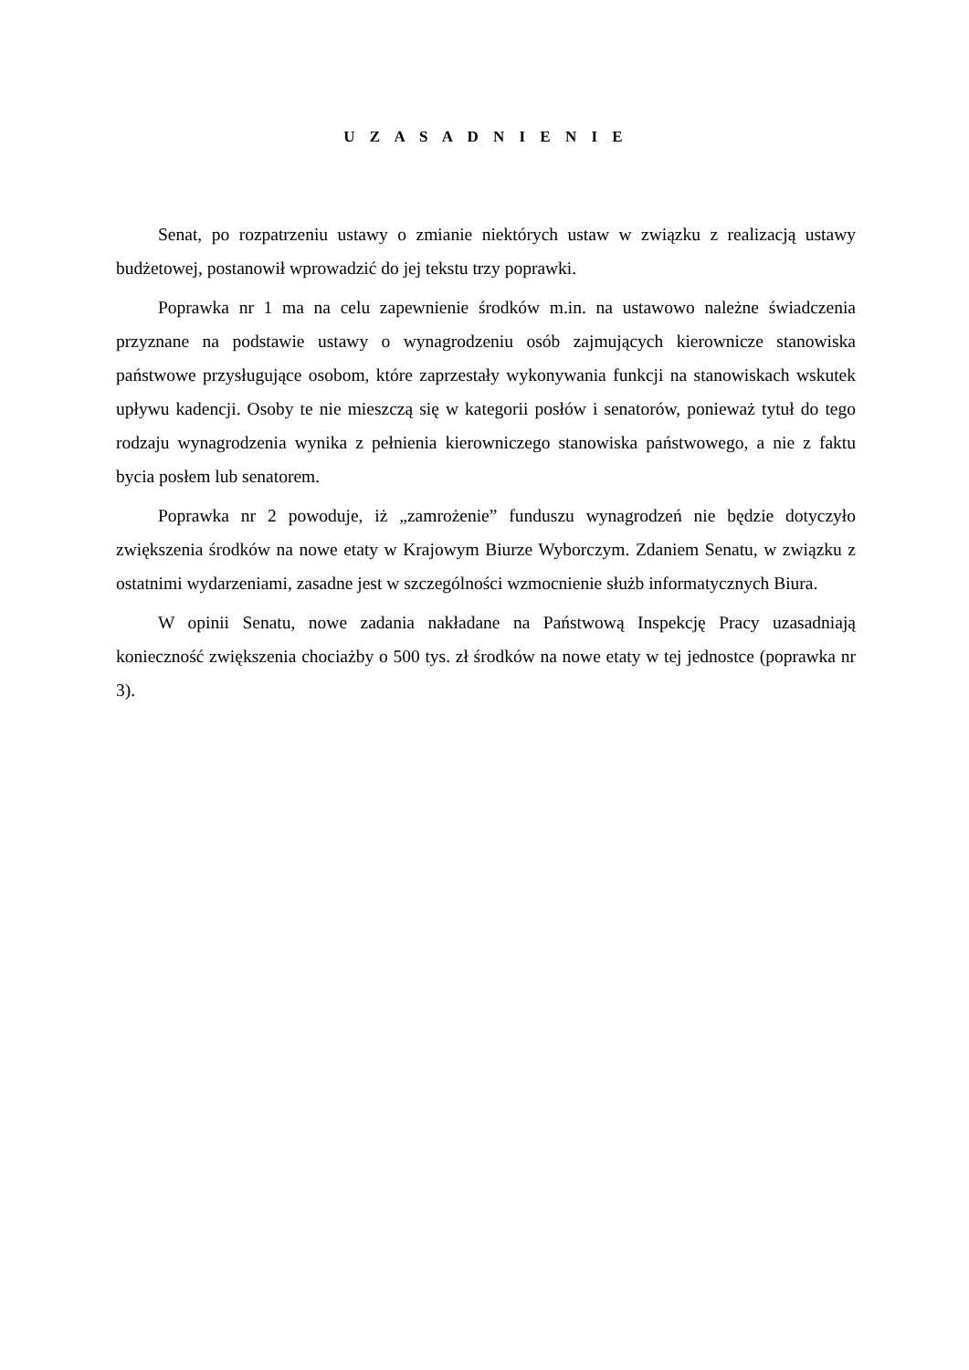U Z A S A D N I E N I E
Senat, po rozpatrzeniu ustawy o zmianie niektórych ustaw w związku z realizacją ustawy budżetowej, postanowił wprowadzić do jej tekstu trzy poprawki.
Poprawka nr 1 ma na celu zapewnienie środków m.in. na ustawowo należne świadczenia przyznane na podstawie ustawy o wynagrodzeniu osób zajmujących kierownicze stanowiska państwowe przysługujące osobom, które zaprzestały wykonywania funkcji na stanowiskach wskutek upływu kadencji. Osoby te nie mieszczą się w kategorii posłów i senatorów, ponieważ tytuł do tego rodzaju wynagrodzenia wynika z pełnienia kierowniczego stanowiska państwowego, a nie z faktu bycia posłem lub senatorem.
Poprawka nr 2 powoduje, iż „zamrożenie” funduszu wynagrodzeń nie będzie dotyczyło zwiększenia środków na nowe etaty w Krajowym Biurze Wyborczym. Zdaniem Senatu, w związku z ostatnimi wydarzeniami, zasadne jest w szczególności wzmocnienie służb informatycznych Biura.
W opinii Senatu, nowe zadania nakładane na Państwową Inspekcję Pracy uzasadniają konieczność zwiększenia chociażby o 500 tys. zł środków na nowe etaty w tej jednostce (poprawka nr 3).